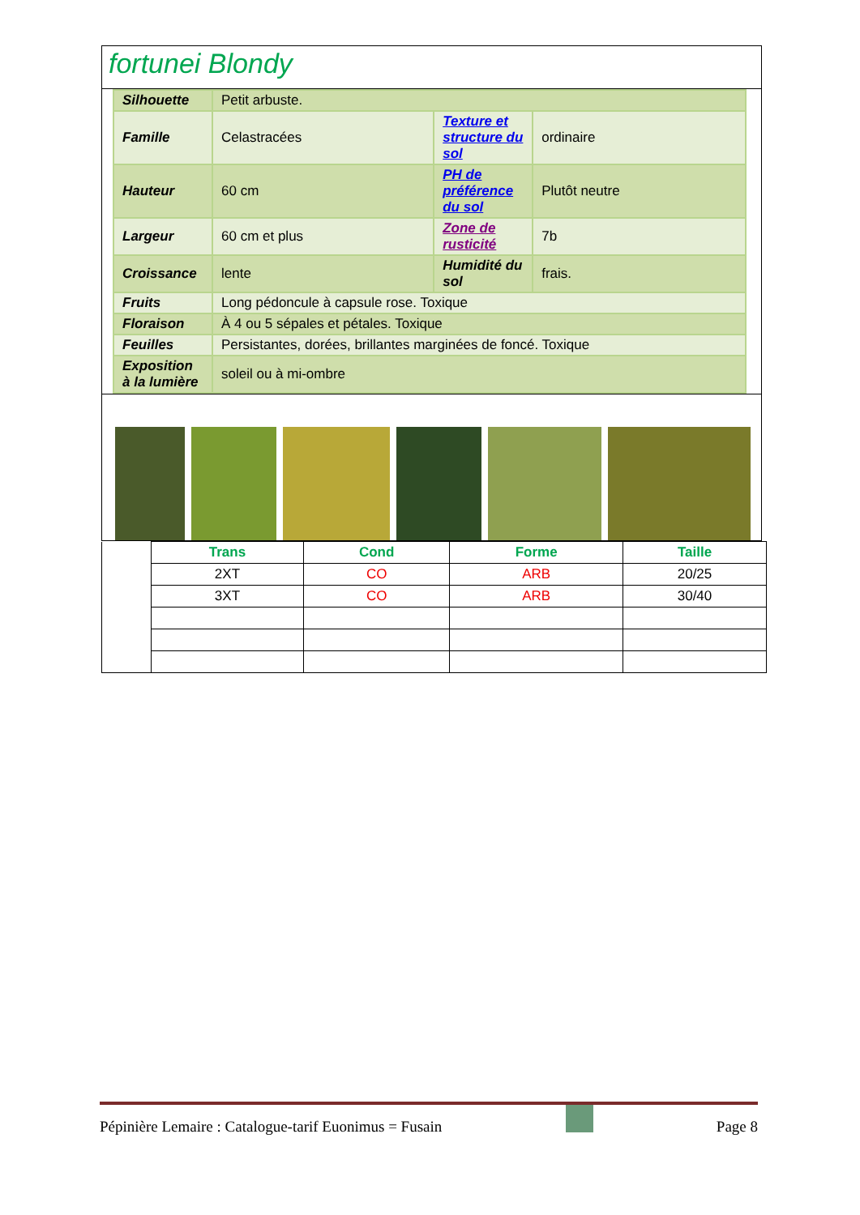fortunei Blondy
| Silhouette | Petit arbuste. | | |
| Famille | Celastracées | Texture et structure du sol | ordinaire |
| Hauteur | 60 cm | PH de préférence du sol | Plutôt neutre |
| Largeur | 60 cm et plus | Zone de rusticité | 7b |
| Croissance | lente | Humidité du sol | frais. |
| Fruits | Long pédoncule à capsule rose. Toxique | | |
| Floraison | À 4 ou 5 sépales et pétales. Toxique | | |
| Feuilles | Persistantes, dorées, brillantes marginées de foncé. Toxique | | |
| Exposition à la lumière | soleil ou à mi-ombre | | |
| | Trans | Cond | Forme | Taille |
| | 2XT | CO | ARB | 20/25 |
| | 3XT | CO | ARB | 30/40 |
Pépinière Lemaire : Catalogue-tarif Euonimus = Fusain Page 8